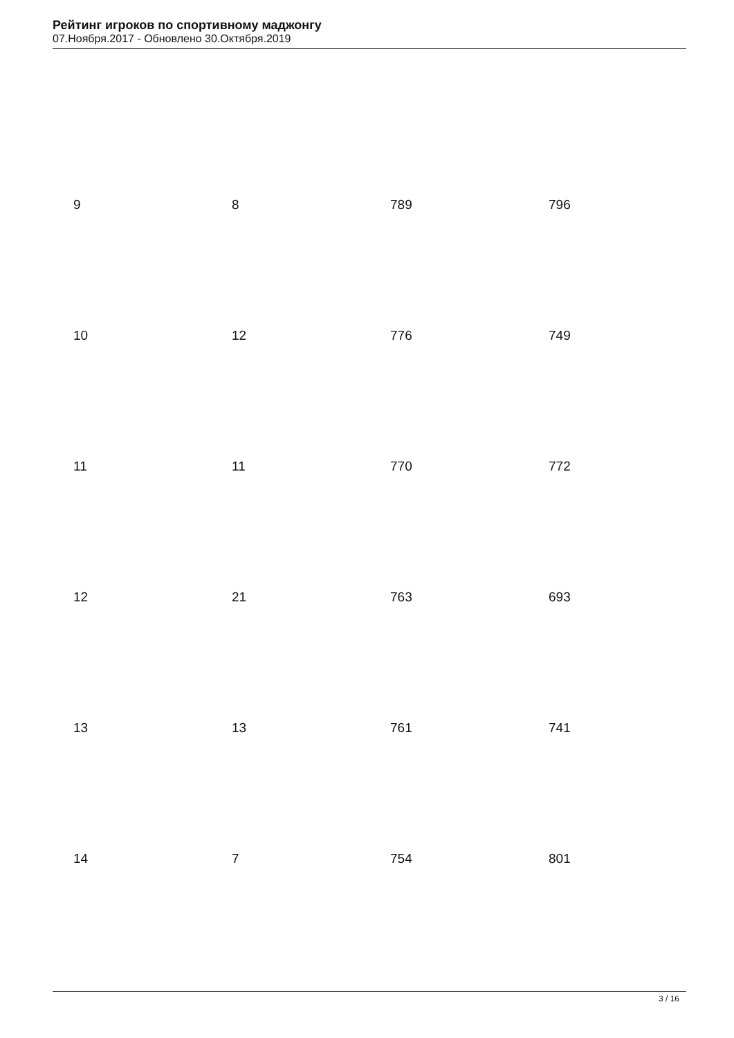Рейтинг игроков по спортивному маджонгу
07.Ноября.2017 - Обновлено 30.Октября.2019
| 9 | 8 | 789 | 796 |
| 10 | 12 | 776 | 749 |
| 11 | 11 | 770 | 772 |
| 12 | 21 | 763 | 693 |
| 13 | 13 | 761 | 741 |
| 14 | 7 | 754 | 801 |
3 / 16